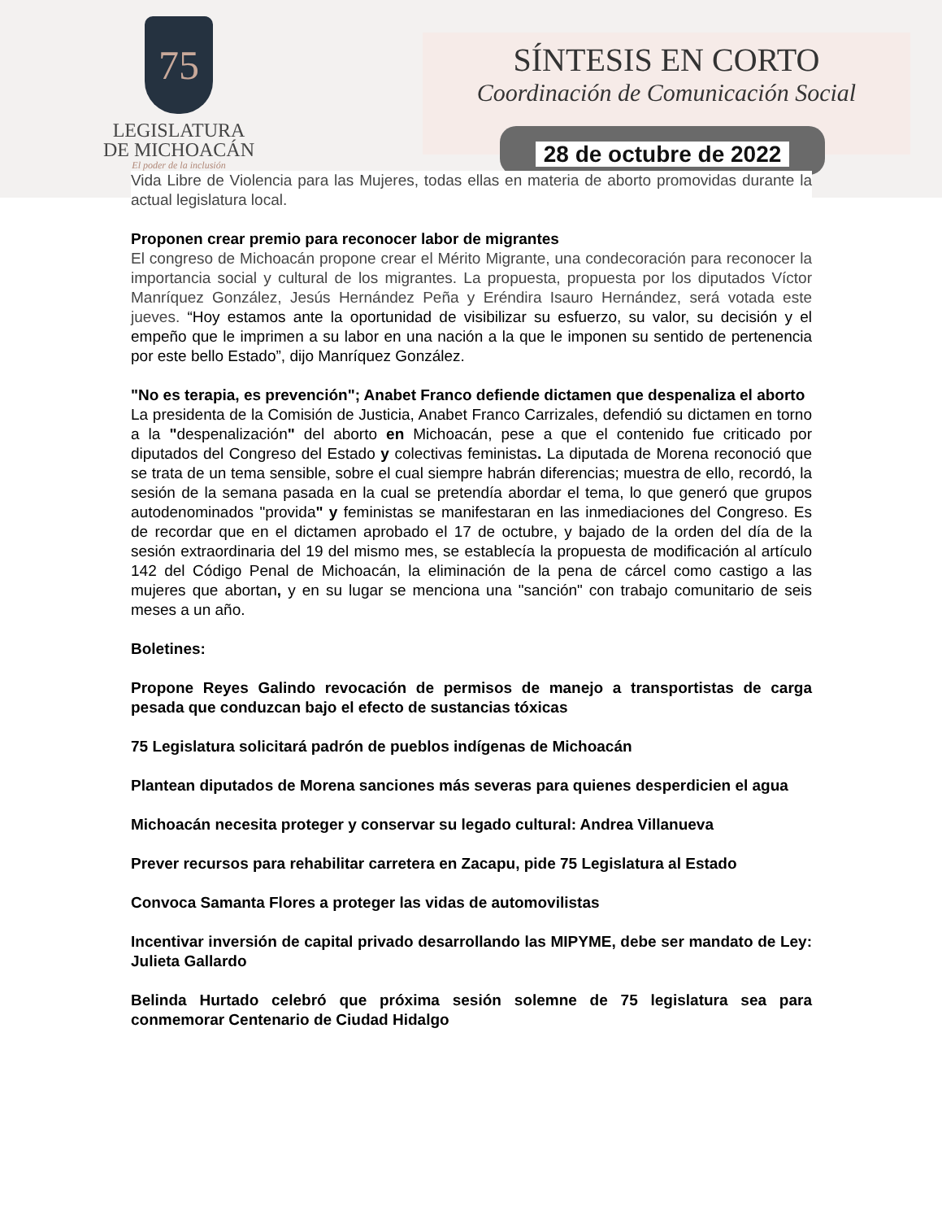75
LEGISLATURA
DE MICHOACÁN
El poder de la inclusión
SÍNTESIS EN CORTO
Coordinación de Comunicación Social
28 de octubre de 2022
Vida Libre de Violencia para las Mujeres, todas ellas en materia de aborto promovidas durante la actual legislatura local.
Proponen crear premio para reconocer labor de migrantes
El congreso de Michoacán propone crear el Mérito Migrante, una condecoración para reconocer la importancia social y cultural de los migrantes. La propuesta, propuesta por los diputados Víctor Manríquez González, Jesús Hernández Peña y Eréndira Isauro Hernández, será votada este jueves. “Hoy estamos ante la oportunidad de visibilizar su esfuerzo, su valor, su decisión y el empeño que le imprimen a su labor en una nación a la que le imponen su sentido de pertenencia por este bello Estado”, dijo Manríquez González.
"No es terapia, es prevención"; Anabet Franco defiende dictamen que despenaliza el aborto
La presidenta de la Comisión de Justicia, Anabet Franco Carrizales, defendió su dictamen en torno a la "despenalización" del aborto en Michoacán, pese a que el contenido fue criticado por diputados del Congreso del Estado y colectivas feministas. La diputada de Morena reconoció que se trata de un tema sensible, sobre el cual siempre habrán diferencias; muestra de ello, recordó, la sesión de la semana pasada en la cual se pretendía abordar el tema, lo que generó que grupos autodenominados "provida" y feministas se manifestaran en las inmediaciones del Congreso. Es de recordar que en el dictamen aprobado el 17 de octubre, y bajado de la orden del día de la sesión extraordinaria del 19 del mismo mes, se establecía la propuesta de modificación al artículo 142 del Código Penal de Michoacán, la eliminación de la pena de cárcel como castigo a las mujeres que abortan, y en su lugar se menciona una "sanción" con trabajo comunitario de seis meses a un año.
Boletines:
Propone Reyes Galindo revocación de permisos de manejo a transportistas de carga pesada que conduzcan bajo el efecto de sustancias tóxicas
75 Legislatura solicitará padrón de pueblos indígenas de Michoacán
Plantean diputados de Morena sanciones más severas para quienes desperdicien el agua
Michoacán necesita proteger y conservar su legado cultural: Andrea Villanueva
Prever recursos para rehabilitar carretera en Zacapu, pide 75 Legislatura al Estado
Convoca Samanta Flores a proteger las vidas de automovilistas
Incentivar inversión de capital privado desarrollando las MIPYME, debe ser mandato de Ley: Julieta Gallardo
Belinda Hurtado celebró que próxima sesión solemne de 75 legislatura sea para conmemorar Centenario de Ciudad Hidalgo